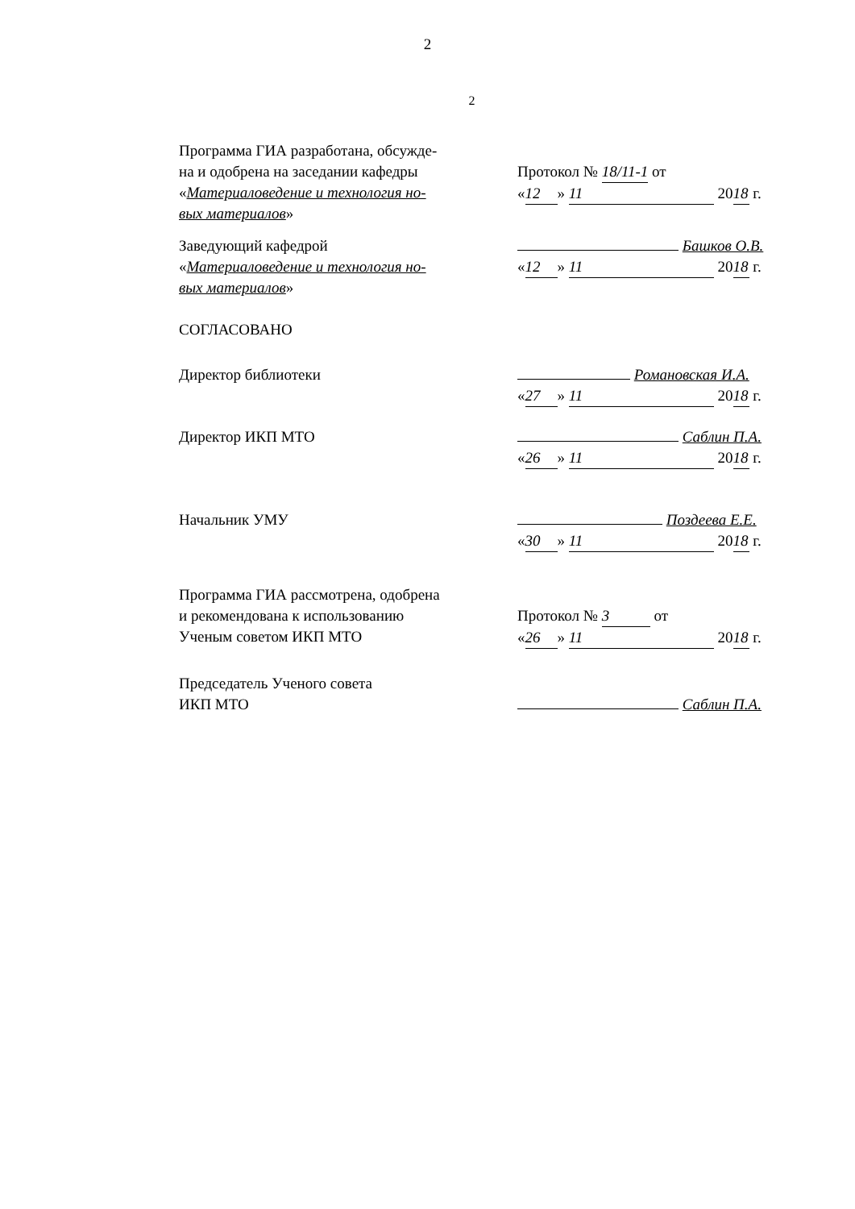2
2
Программа ГИА разработана, обсужде-
на и одобрена на заседании кафедры
«Материаловедение и технология но-
вых материалов»
Протокол № 18/11-1 от
« 12 » 11 20 18 г.
Заведующий кафедрой
«Материаловедение и технология но-
вых материалов»
Башков О.В.
« 12 » 11 20 18 г.
СОГЛАСОВАНО
Директор библиотеки Романовская И.А.
« 27 » 11 20 18 г.
Директор ИКП МТО Саблин П.А.
« 26 » 11 20 18 г.
Начальник УМУ Поздеева Е.Е.
« 30 » 11 20 18 г.
Программа ГИА рассмотрена, одобрена
и рекомендована к использованию
Ученым советом ИКП МТО
Протокол № 3 от
« 26 » 11 20 18 г.
Председатель Ученого совета
ИКП МТО
Саблин П.А.